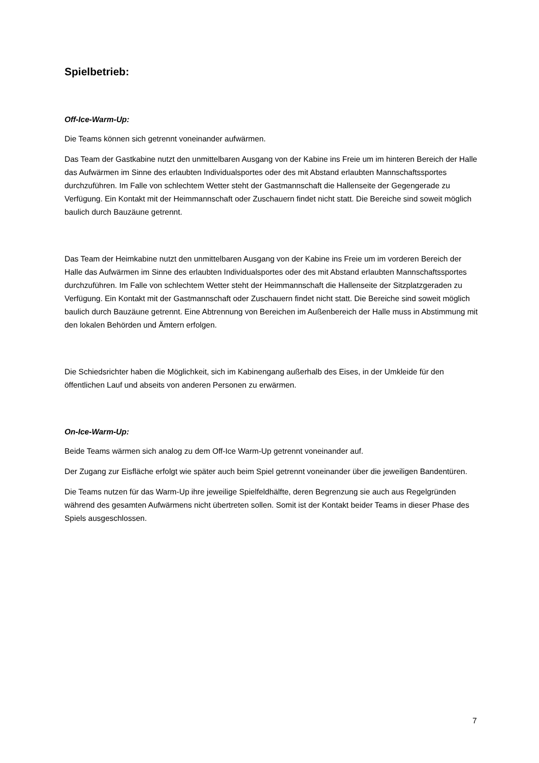Spielbetrieb:
Off-Ice-Warm-Up:
Die Teams können sich getrennt voneinander aufwärmen.
Das Team der Gastkabine nutzt den unmittelbaren Ausgang von der Kabine ins Freie um im hinteren Bereich der Halle das Aufwärmen im Sinne des erlaubten Individualsportes oder des mit Abstand erlaubten Mannschaftssportes durchzuführen. Im Falle von schlechtem Wetter steht der Gastmannschaft die Hallenseite der Gegengerade zu Verfügung. Ein Kontakt mit der Heimmannschaft oder Zuschauern findet nicht statt. Die Bereiche sind soweit möglich baulich durch Bauzäune getrennt.
Das Team der Heimkabine nutzt den unmittelbaren Ausgang von der Kabine ins Freie um im vorderen Bereich der Halle das Aufwärmen im Sinne des erlaubten Individualsportes oder des mit Abstand erlaubten Mannschaftssportes durchzuführen. Im Falle von schlechtem Wetter steht der Heimmannschaft die Hallenseite der Sitzplatzgeraden zu Verfügung. Ein Kontakt mit der Gastmannschaft oder Zuschauern findet nicht statt. Die Bereiche sind soweit möglich baulich durch Bauzäune getrennt. Eine Abtrennung von Bereichen im Außenbereich der Halle muss in Abstimmung mit den lokalen Behörden und Ämtern erfolgen.
Die Schiedsrichter haben die Möglichkeit, sich im Kabinengang außerhalb des Eises, in der Umkleide für den öffentlichen Lauf und abseits von anderen Personen zu erwärmen.
On-Ice-Warm-Up:
Beide Teams wärmen sich analog zu dem Off-Ice Warm-Up getrennt voneinander auf.
Der Zugang zur Eisfläche erfolgt wie später auch beim Spiel getrennt voneinander über die jeweiligen Bandentüren.
Die Teams nutzen für das Warm-Up ihre jeweilige Spielfeldhälfte, deren Begrenzung sie auch aus Regelgründen während des gesamten Aufwärmens nicht übertreten sollen. Somit ist der Kontakt beider Teams in dieser Phase des Spiels ausgeschlossen.
7